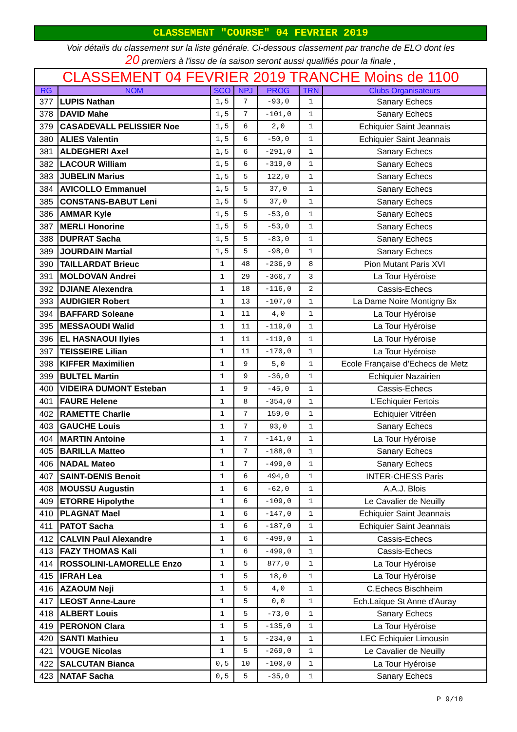CLASSEMENT "COURSE" 04 FEVRIER 2019
Voir détails du classement sur la liste générale. Ci-dessous classement par tranche de ELO dont les
20 premiers à l'issu de la saison seront aussi qualifiés pour la finale ,
| CLASSEMENT 04 FEVRIER 2019 TRANCHE Moins de 1100 | | | | | | |
| RG | NOM | SCO | NPJ | PROG | TRN | Clubs Organisateurs |
| 377 | LUPIS Nathan | 1,5 | 7 | -93,0 | 1 | Sanary Echecs |
| 378 | DAVID Mahe | 1,5 | 7 | -101,0 | 1 | Sanary Echecs |
| 379 | CASADEVALL PELISSIER Noe | 1,5 | 6 | 2,0 | 1 | Echiquier Saint Jeannais |
| 380 | ALIES Valentin | 1,5 | 6 | -50,0 | 1 | Echiquier Saint Jeannais |
| 381 | ALDEGHERI Axel | 1,5 | 6 | -291,0 | 1 | Sanary Echecs |
| 382 | LACOUR William | 1,5 | 6 | -319,0 | 1 | Sanary Echecs |
| 383 | JUBELIN Marius | 1,5 | 5 | 122,0 | 1 | Sanary Echecs |
| 384 | AVICOLLO Emmanuel | 1,5 | 5 | 37,0 | 1 | Sanary Echecs |
| 385 | CONSTANS-BABUT Leni | 1,5 | 5 | 37,0 | 1 | Sanary Echecs |
| 386 | AMMAR Kyle | 1,5 | 5 | -53,0 | 1 | Sanary Echecs |
| 387 | MERLI Honorine | 1,5 | 5 | -53,0 | 1 | Sanary Echecs |
| 388 | DUPRAT Sacha | 1,5 | 5 | -83,0 | 1 | Sanary Echecs |
| 389 | JOURDAIN Martial | 1,5 | 5 | -98,0 | 1 | Sanary Echecs |
| 390 | TAILLARDAT Brieuc | 1 | 48 | -236,9 | 8 | Pion Mutant Paris XVI |
| 391 | MOLDOVAN Andrei | 1 | 29 | -366,7 | 3 | La Tour Hyéroise |
| 392 | DJIANE Alexendra | 1 | 18 | -116,0 | 2 | Cassis-Echecs |
| 393 | AUDIGIER Robert | 1 | 13 | -107,0 | 1 | La Dame Noire Montigny Bx |
| 394 | BAFFARD Soleane | 1 | 11 | 4,0 | 1 | La Tour Hyéroise |
| 395 | MESSAOUDI Walid | 1 | 11 | -119,0 | 1 | La Tour Hyéroise |
| 396 | EL HASNAOUI Ilyies | 1 | 11 | -119,0 | 1 | La Tour Hyéroise |
| 397 | TEISSEIRE Lilian | 1 | 11 | -170,0 | 1 | La Tour Hyéroise |
| 398 | KIFFER Maximilien | 1 | 9 | 5,0 | 1 | Ecole Française d'Echecs de Metz |
| 399 | BULTEL Martin | 1 | 9 | -36,0 | 1 | Echiquier Nazairien |
| 400 | VIDEIRA DUMONT Esteban | 1 | 9 | -45,0 | 1 | Cassis-Echecs |
| 401 | FAURE Helene | 1 | 8 | -354,0 | 1 | L'Echiquier Fertois |
| 402 | RAMETTE Charlie | 1 | 7 | 159,0 | 1 | Echiquier Vitréen |
| 403 | GAUCHE Louis | 1 | 7 | 93,0 | 1 | Sanary Echecs |
| 404 | MARTIN Antoine | 1 | 7 | -141,0 | 1 | La Tour Hyéroise |
| 405 | BARILLA Matteo | 1 | 7 | -188,0 | 1 | Sanary Echecs |
| 406 | NADAL Mateo | 1 | 7 | -499,0 | 1 | Sanary Echecs |
| 407 | SAINT-DENIS Benoit | 1 | 6 | 494,0 | 1 | INTER-CHESS Paris |
| 408 | MOUSSU Augustin | 1 | 6 | -62,0 | 1 | A.A.J. Blois |
| 409 | ETORRE Hipolythe | 1 | 6 | -109,0 | 1 | Le Cavalier de Neuilly |
| 410 | PLAGNAT Mael | 1 | 6 | -147,0 | 1 | Echiquier Saint Jeannais |
| 411 | PATOT Sacha | 1 | 6 | -187,0 | 1 | Echiquier Saint Jeannais |
| 412 | CALVIN Paul Alexandre | 1 | 6 | -499,0 | 1 | Cassis-Echecs |
| 413 | FAZY THOMAS Kali | 1 | 6 | -499,0 | 1 | Cassis-Echecs |
| 414 | ROSSOLINI-LAMORELLE Enzo | 1 | 5 | 877,0 | 1 | La Tour Hyéroise |
| 415 | IFRAH Lea | 1 | 5 | 18,0 | 1 | La Tour Hyéroise |
| 416 | AZAOUM Neji | 1 | 5 | 4,0 | 1 | C.Echecs Bischheim |
| 417 | LEOST Anne-Laure | 1 | 5 | 0,0 | 1 | Ech.Laïque St Anne d'Auray |
| 418 | ALBERT Louis | 1 | 5 | -73,0 | 1 | Sanary Echecs |
| 419 | PERONON Clara | 1 | 5 | -135,0 | 1 | La Tour Hyéroise |
| 420 | SANTI Mathieu | 1 | 5 | -234,0 | 1 | LEC Echiquier Limousin |
| 421 | VOUGE Nicolas | 1 | 5 | -269,0 | 1 | Le Cavalier de Neuilly |
| 422 | SALCUTAN Bianca | 0,5 | 10 | -100,0 | 1 | La Tour Hyéroise |
| 423 | NATAF Sacha | 0,5 | 5 | -35,0 | 1 | Sanary Echecs |
P 9/10